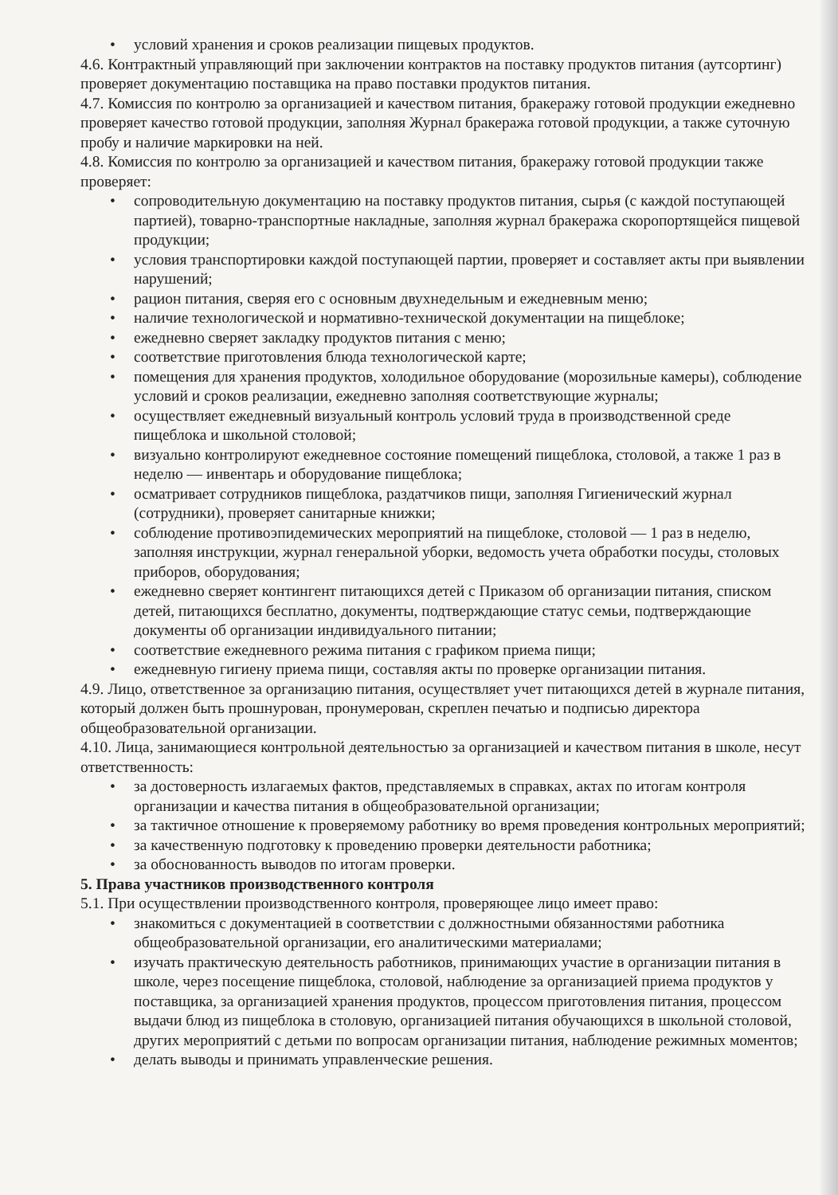• условий хранения и сроков реализации пищевых продуктов.
4.6. Контрактный управляющий при заключении контрактов на поставку продуктов питания (аутсортинг) проверяет документацию поставщика на право поставки продуктов питания.
4.7. Комиссия по контролю за организацией и качеством питания, бракеражу готовой продукции ежедневно проверяет качество готовой продукции, заполняя Журнал бракеража готовой продукции, а также суточную пробу и наличие маркировки на ней.
4.8. Комиссия по контролю за организацией и качеством питания, бракеражу готовой продукции также проверяет:
• сопроводительную документацию на поставку продуктов питания, сырья (с каждой поступающей партией), товарно-транспортные накладные, заполняя журнал бракеража скоропортящейся пищевой продукции;
• условия транспортировки каждой поступающей партии, проверяет и составляет акты при выявлении нарушений;
• рацион питания, сверяя его с основным двухнедельным и ежедневным меню;
• наличие технологической и нормативно-технической документации на пищеблоке;
• ежедневно сверяет закладку продуктов питания с меню;
• соответствие приготовления блюда технологической карте;
• помещения для хранения продуктов, холодильное оборудование (морозильные камеры), соблюдение условий и сроков реализации, ежедневно заполняя соответствующие журналы;
• осуществляет ежедневный визуальный контроль условий труда в производственной среде пищеблока и школьной столовой;
• визуально контролируют ежедневное состояние помещений пищеблока, столовой, а также 1 раз в неделю — инвентарь и оборудование пищеблока;
• осматривает сотрудников пищеблока, раздатчиков пищи, заполняя Гигиенический журнал (сотрудники), проверяет санитарные книжки;
• соблюдение противоэпидемических мероприятий на пищеблоке, столовой — 1 раз в неделю, заполняя инструкции, журнал генеральной уборки, ведомость учета обработки посуды, столовых приборов, оборудования;
• ежедневно сверяет контингент питающихся детей с Приказом об организации питания, списком детей, питающихся бесплатно, документы, подтверждающие статус семьи, подтверждающие документы об организации индивидуального питании;
• соответствие ежедневного режима питания с графиком приема пищи;
• ежедневную гигиену приема пищи, составляя акты по проверке организации питания.
4.9. Лицо, ответственное за организацию питания, осуществляет учет питающихся детей в журнале питания, который должен быть прошнурован, пронумерован, скреплен печатью и подписью директора общеобразовательной организации.
4.10. Лица, занимающиеся контрольной деятельностью за организацией и качеством питания в школе, несут ответственность:
• за достоверность излагаемых фактов, представляемых в справках, актах по итогам контроля организации и качества питания в общеобразовательной организации;
• за тактичное отношение к проверяемому работнику во время проведения контрольных мероприятий;
• за качественную подготовку к проведению проверки деятельности работника;
• за обоснованность выводов по итогам проверки.
5. Права участников производственного контроля
5.1. При осуществлении производственного контроля, проверяющее лицо имеет право:
• знакомиться с документацией в соответствии с должностными обязанностями работника общеобразовательной организации, его аналитическими материалами;
• изучать практическую деятельность работников, принимающих участие в организации питания в школе, через посещение пищеблока, столовой, наблюдение за организацией приема продуктов у поставщика, за организацией хранения продуктов, процессом приготовления питания, процессом выдачи блюд из пищеблока в столовую, организацией питания обучающихся в школьной столовой, других мероприятий с детьми по вопросам организации питания, наблюдение режимных моментов;
• делать выводы и принимать управленческие решения.